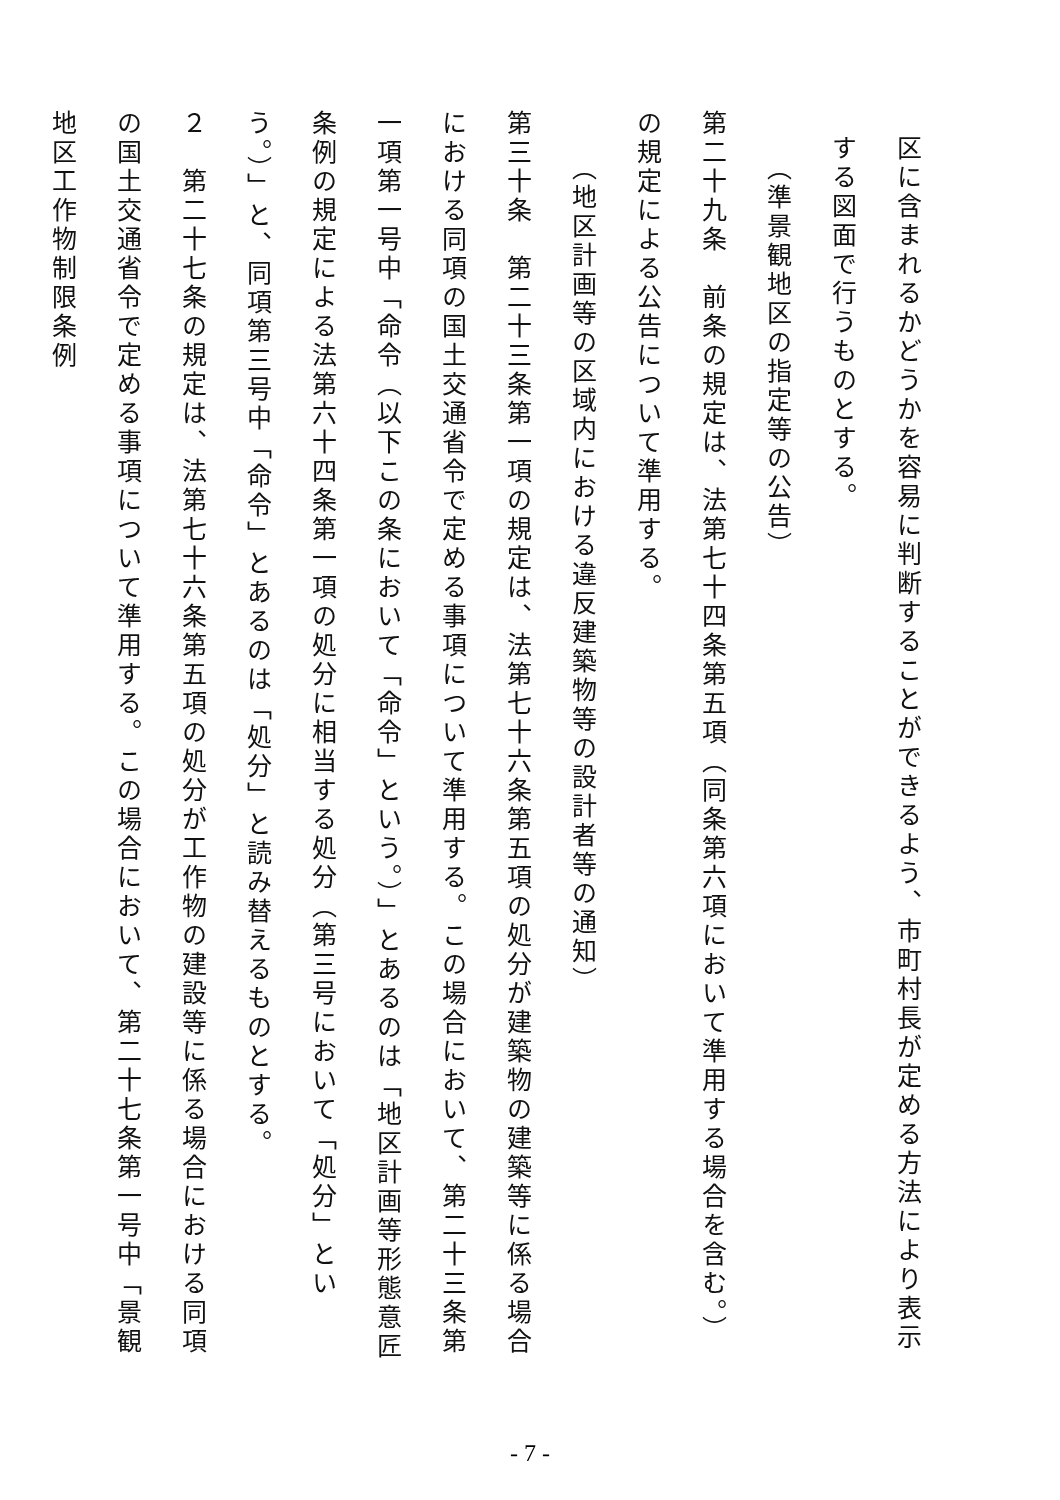区に含まれるかどうかを容易に判断することができるよう、市町村長が定める方法により表示する図面で行うものとする。
（準景観地区の指定等の公告）
第二十九条　前条の規定は、法第七十四条第五項（同条第六項において準用する場合を含む。）の規定による公告について準用する。
（地区計画等の区域内における違反建築物等の設計者等の通知）
第三十条　第二十三条第一項の規定は、法第七十六条第五項の処分が建築物の建築等に係る場合における同項の国土交通省令で定める事項について準用する。この場合において、第二十三条第一項第一号中「命令（以下この条において「命令」という。）」とあるのは「地区計画等形態意匠条例の規定による法第六十四条第一項の処分に相当する処分（第三号において「処分」という。）」と、同項第三号中「命令」とあるのは「処分」と読み替えるものとする。
２　第二十七条の規定は、法第七十六条第五項の処分が工作物の建設等に係る場合における同項の国土交通省令で定める事項について準用する。この場合において、第二十七条第一号中「景観地区工作物制限条例
- 7 -